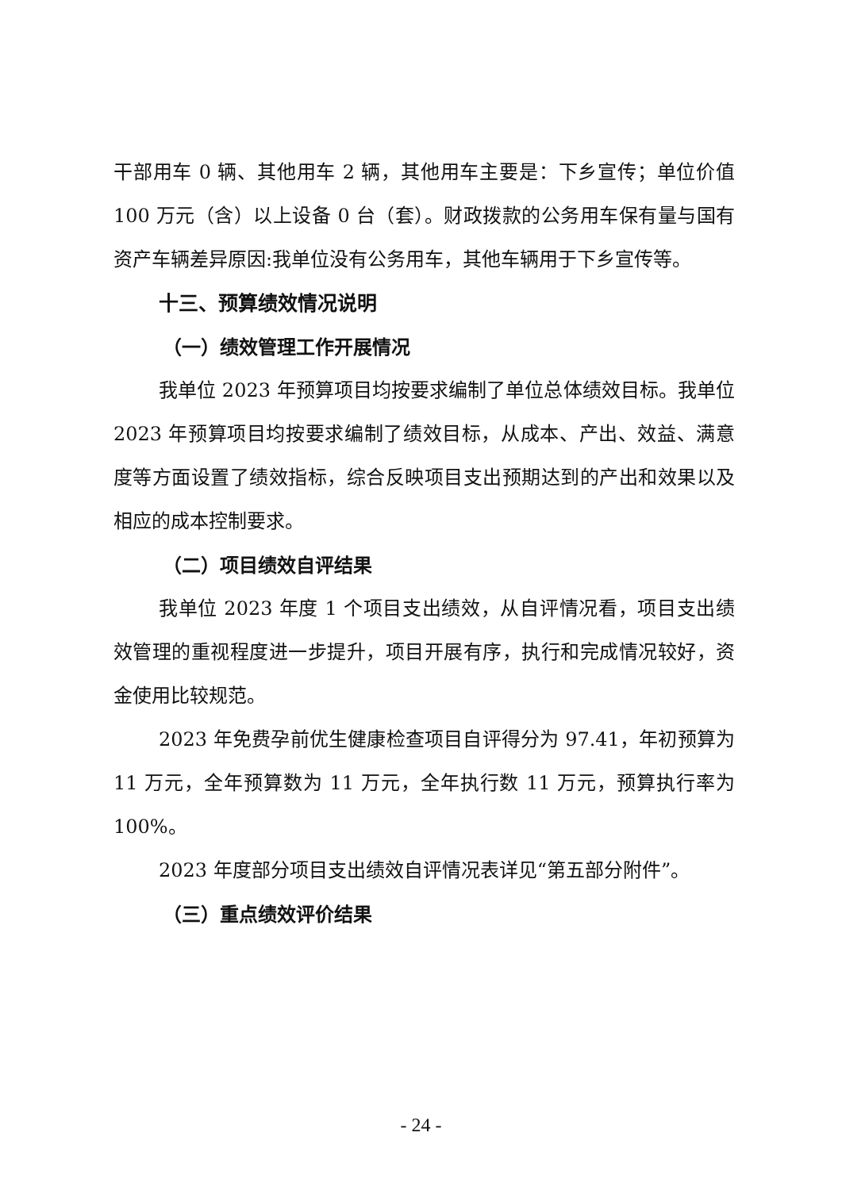干部用车 0 辆、其他用车 2 辆，其他用车主要是：下乡宣传；单位价值 100 万元（含）以上设备 0 台（套）。财政拨款的公务用车保有量与国有资产车辆差异原因:我单位没有公务用车，其他车辆用于下乡宣传等。
十三、预算绩效情况说明
（一）绩效管理工作开展情况
我单位 2023 年预算项目均按要求编制了单位总体绩效目标。我单位 2023 年预算项目均按要求编制了绩效目标，从成本、产出、效益、满意度等方面设置了绩效指标，综合反映项目支出预期达到的产出和效果以及相应的成本控制要求。
（二）项目绩效自评结果
我单位 2023 年度 1 个项目支出绩效，从自评情况看，项目支出绩效管理的重视程度进一步提升，项目开展有序，执行和完成情况较好，资金使用比较规范。
2023 年免费孕前优生健康检查项目自评得分为 97.41，年初预算为 11 万元，全年预算数为 11 万元，全年执行数 11 万元，预算执行率为 100%。
2023 年度部分项目支出绩效自评情况表详见“第五部分附件”。
（三）重点绩效评价结果
- 24 -